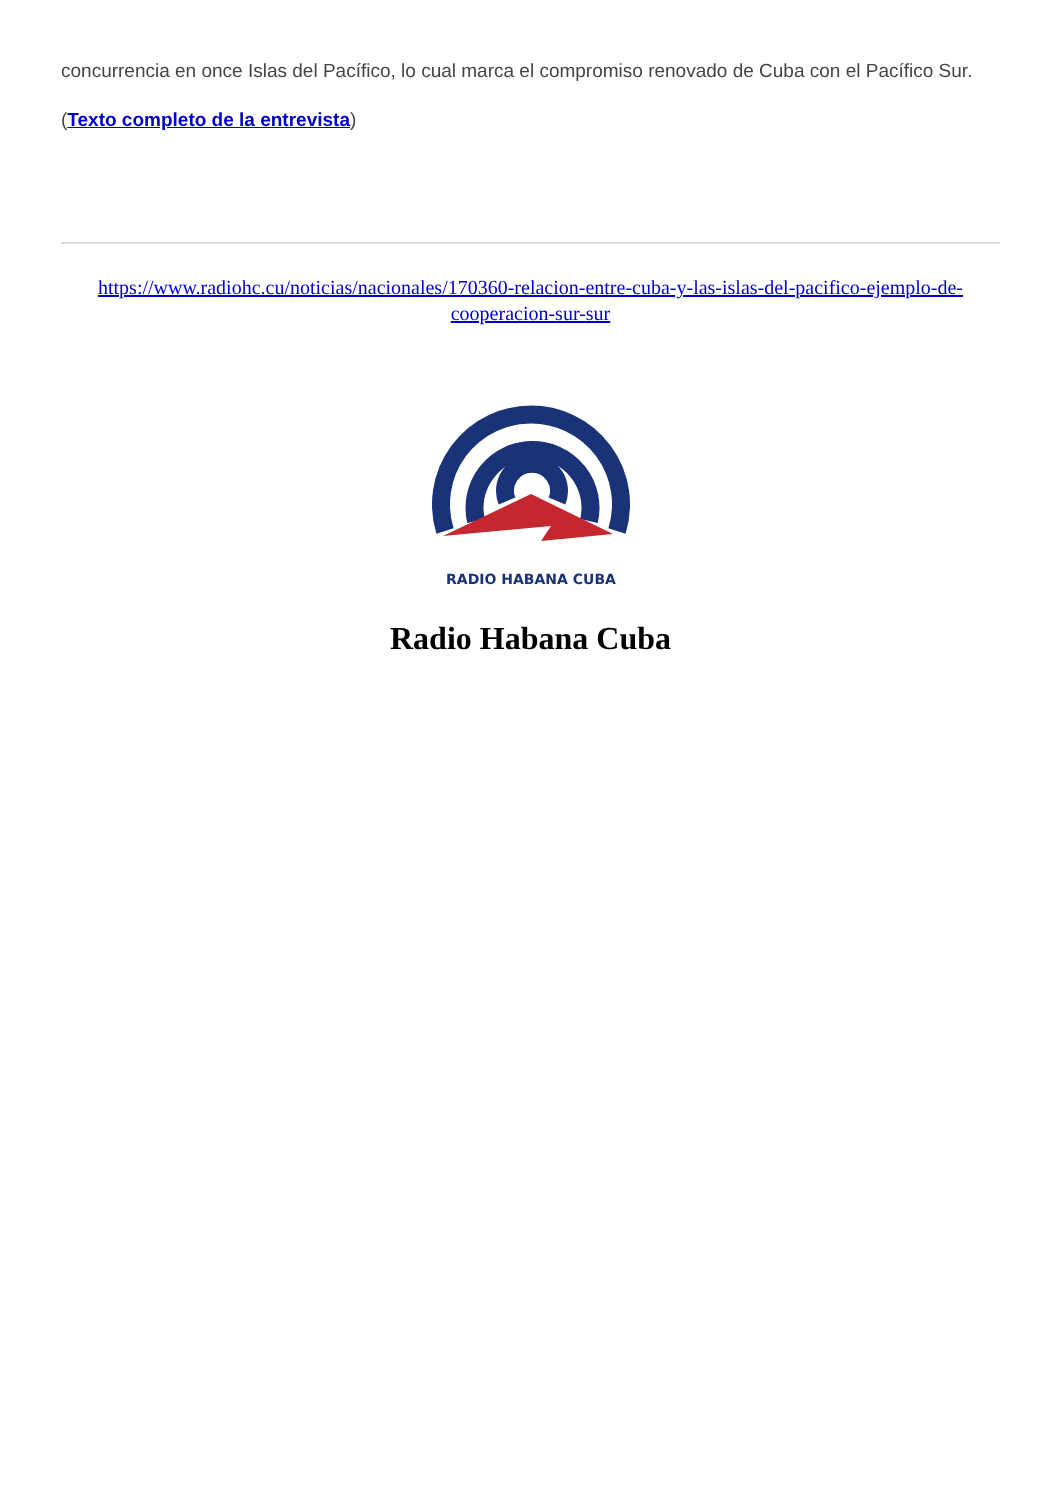concurrencia en once Islas del Pacífico, lo cual marca el compromiso renovado de Cuba con el Pacífico Sur.
(Texto completo de la entrevista)
https://www.radiohc.cu/noticias/nacionales/170360-relacion-entre-cuba-y-las-islas-del-pacifico-ejemplo-de-cooperacion-sur-sur
RADIO HABANA CUBA
Radio Habana Cuba